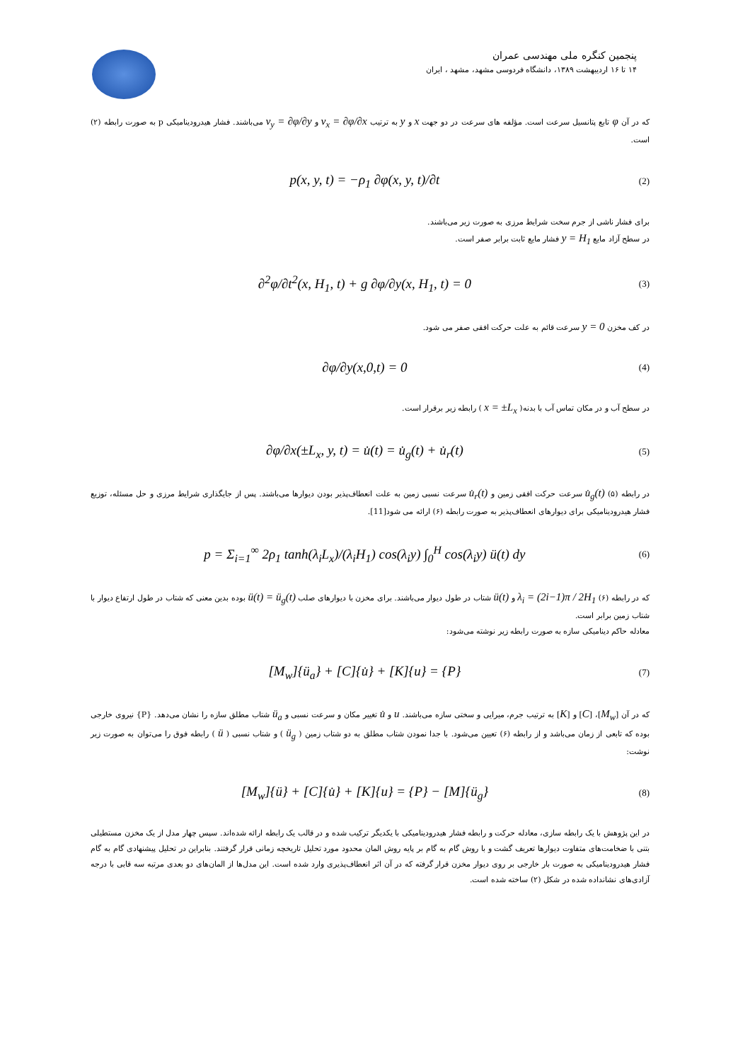پنجمین کنگره ملی مهندسی عمران
۱۴ تا ۱۶ اردیبهشت ۱۳۸۹، دانشگاه فردوسی مشهد، مشهد ، ایران
که در آن φ تابع پتانسیل سرعت است. مؤلفه های سرعت در دو جهت x و y به ترتیب v<sub>x</sub> = ∂φ/∂x و v<sub>y</sub> = ∂φ/∂y می‌باشند. فشار هیدرودینامیکی p به صورت رابطه (۲) است.
p(x, y, t) = −ρ<sub>1</sub> ∂φ(x, y, t)/∂t (2)
برای فشار ناشی از جرم سخت شرایط مرزی به صورت زیر می‌باشند.
در سطح آزاد مایع y = H<sub>1</sub> فشار مایع ثابت برابر صفر است.
∂<sup>2</sup>φ/∂t<sup>2</sup>(x, H<sub>1</sub>, t) + g ∂φ/∂y(x, H<sub>1</sub>, t) = 0 (3)
در کف مخزن y = 0 سرعت قائم به علت حرکت افقی صفر می شود.
∂φ/∂y(x,0,t) = 0 (4)
در سطح آب و در مکان تماس آب با بدنه( x = ±L<sub>x</sub> ) رابطه زیر برقرار است.
∂φ/∂x(±L<sub>x</sub>, y, t) = u̇(t) = u̇<sub>g</sub>(t) + u̇<sub>r</sub>(t) (5)
در رابطه (۵) u̇<sub>g</sub>(t) سرعت حرکت افقی زمین و u̇<sub>r</sub>(t) سرعت نسبی زمین به علت انعطاف‌پذیر بودن دیوارها می‌باشند. پس از جایگذاری شرایط مرزی و حل مسئله، توزیع فشار هیدرودینامیکی برای دیوارهای انعطاف‌پذیر به صورت رابطه (۶) ارائه می شود[11].
p = Σ<sub>i=1</sub><sup>∞</sup> 2ρ<sub>1</sub> tanh(λ<sub>i</sub>L<sub>x</sub>)/(λ<sub>i</sub>H<sub>1</sub>) cos(λ<sub>i</sub>y) ∫<sub>0</sub><sup>H</sup> cos(λ<sub>i</sub>y) ü(t) dy (6)
که در رابطه (۶) λ<sub>i</sub> = (2i−1)π / 2H<sub>1</sub> و ü(t) شتاب در طول دیوار می‌باشند. برای مخزن با دیوارهای صلب ü(t) = ü<sub>g</sub>(t) بوده بدین معنی که شتاب در طول ارتفاع دیوار با شتاب زمین برابر است.
معادله حاکم دینامیکی سازه به صورت رابطه زیر نوشته می‌شود:
[M<sub>w</sub>]{ü<sub>a</sub>} + [C]{u̇} + [K]{u} = {P} (7)
که در آن [M<sub>w</sub>]، [C] و [K] به ترتیب جرم، میرایی و سختی سازه می‌باشند. u و u̇ تغییر مکان و سرعت نسبی و ü<sub>a</sub> شتاب مطلق سازه را نشان می‌دهد. {P} نیروی خارجی بوده که تابعی از زمان می‌باشد و از رابطه (۶) تعیین می‌شود. با جدا نمودن شتاب مطلق به دو شتاب زمین ( ü<sub>g</sub> ) و شتاب نسبی ( ü ) رابطه فوق را می‌توان به صورت زیر نوشت:
[M<sub>w</sub>]{ü} + [C]{u̇} + [K]{u} = {P} − [M]{ü<sub>g</sub>} (8)
در این پژوهش با یک رابطه سازی، معادله حرکت و رابطه فشار هیدرودینامیکی با یکدیگر ترکیب شده و در قالب یک رابطه ارائه شده‌اند. سپس چهار مدل از یک مخزن مستطیلی بتنی با ضخامت‌های متفاوت دیوارها تعریف گشت و با روش گام به گام بر پایه روش المان محدود مورد تحلیل تاریخچه زمانی قرار گرفتند. بنابراین در تحلیل پیشنهادی گام به گام فشار هیدرودینامیکی به صورت بار خارجی بر روی دیوار مخزن قرار گرفته که در آن اثر انعطاف‌پذیری وارد شده است. این مدل‌ها از المان‌های دو بعدی مرتبه سه قابی با درجه آزادی‌های نشانداده شده در شکل (۲) ساخته شده است.